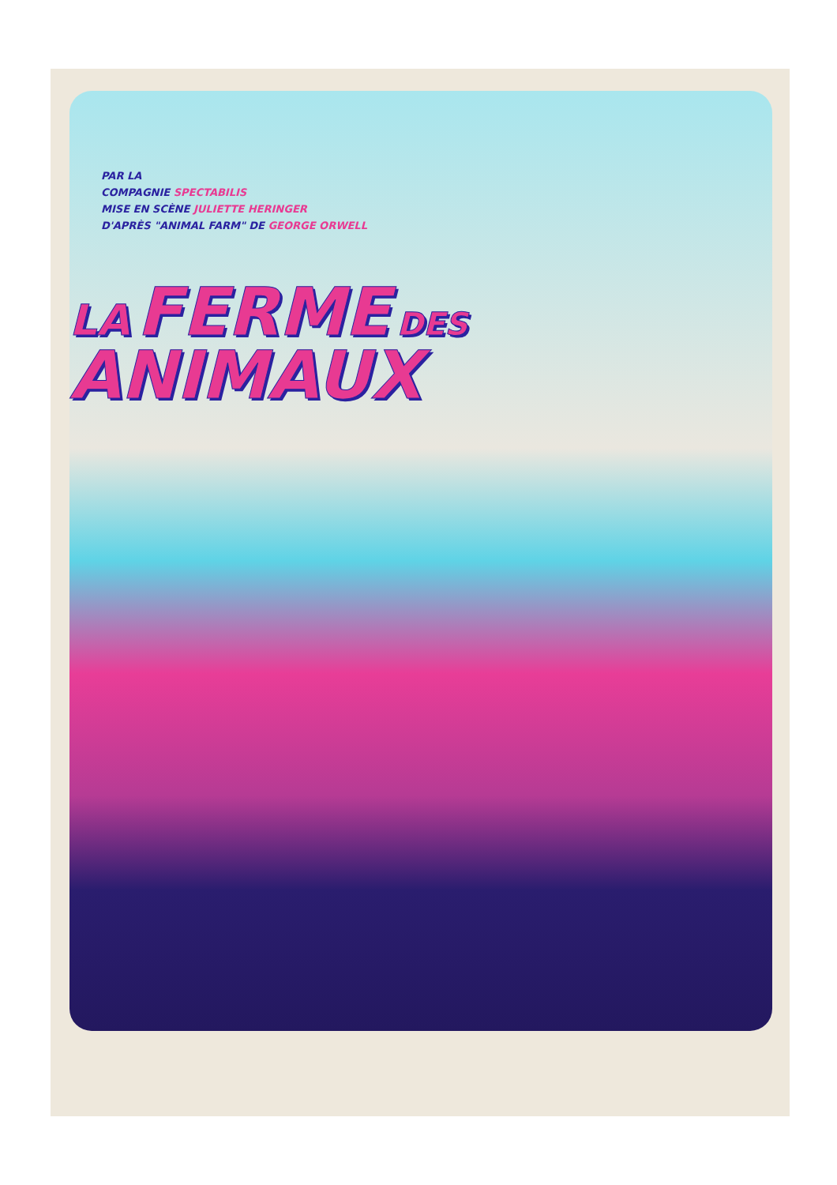PAR LA
COMPAGNIE SPECTABILIS
MISE EN SCÈNE JULIETTE HERINGER
D'APRÈS "ANIMAL FARM" DE GEORGE ORWELL
LA FERME DES
ANIMAUX